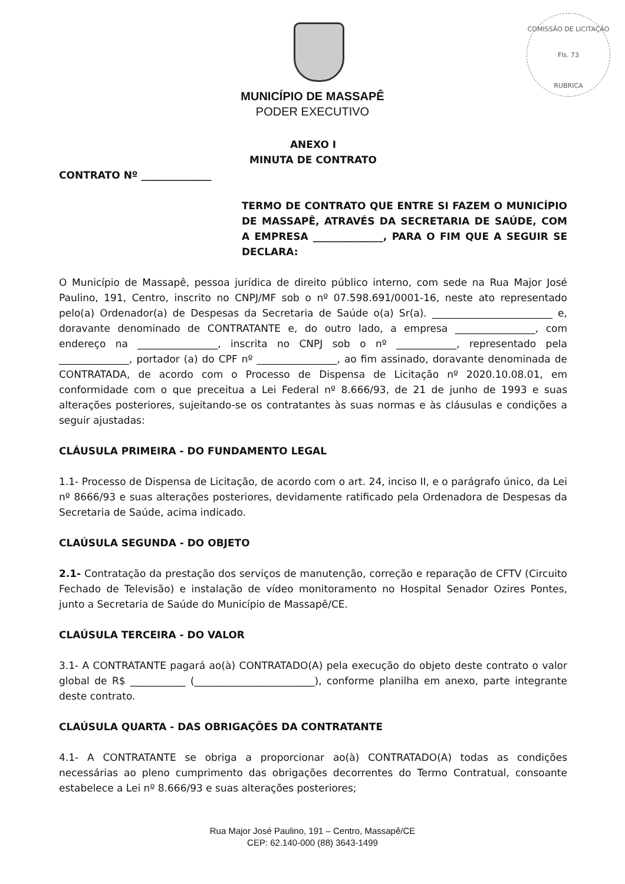COMISSÃO DE LICITAÇÃO
Fls. 73
RUBRICA
MUNICÍPIO DE MASSAPÊ
PODER EXECUTIVO
ANEXO I
MINUTA DE CONTRATO
CONTRATO Nº ______________
TERMO DE CONTRATO QUE ENTRE SI FAZEM O MUNICÍPIO DE MASSAPÊ, ATRAVÉS DA SECRETARIA DE SAÚDE, COM A EMPRESA ______________, PARA O FIM QUE A SEGUIR SE DECLARA:
O Município de Massapê, pessoa jurídica de direito público interno, com sede na Rua Major José Paulino, 191, Centro, inscrito no CNPJ/MF sob o nº 07.598.691/0001-16, neste ato representado pelo(a) Ordenador(a) de Despesas da Secretaria de Saúde o(a) Sr(a). ________________________ e, doravante denominado de CONTRATANTE e, do outro lado, a empresa ________________, com endereço na ________________, inscrita no CNPJ sob o nº ____________, representado pela ______________, portador (a) do CPF nº ________________, ao fim assinado, doravante denominada de CONTRATADA, de acordo com o Processo de Dispensa de Licitação nº 2020.10.08.01, em conformidade com o que preceitua a Lei Federal nº 8.666/93, de 21 de junho de 1993 e suas alterações posteriores, sujeitando-se os contratantes às suas normas e às cláusulas e condições a seguir ajustadas:
CLÁUSULA PRIMEIRA - DO FUNDAMENTO LEGAL
1.1- Processo de Dispensa de Licitação, de acordo com o art. 24, inciso II, e o parágrafo único, da Lei nº 8666/93 e suas alterações posteriores, devidamente ratificado pela Ordenadora de Despesas da Secretaria de Saúde, acima indicado.
CLAÚSULA SEGUNDA - DO OBJETO
2.1- Contratação da prestação dos serviços de manutenção, correção e reparação de CFTV (Circuito Fechado de Televisão) e instalação de vídeo monitoramento no Hospital Senador Ozires Pontes, junto a Secretaria de Saúde do Município de Massapê/CE.
CLAÚSULA TERCEIRA - DO VALOR
3.1- A CONTRATANTE pagará ao(à) CONTRATADO(A) pela execução do objeto deste contrato o valor global de R$ ___________ (________________________), conforme planilha em anexo, parte integrante deste contrato.
CLAÚSULA QUARTA - DAS OBRIGAÇÕES DA CONTRATANTE
4.1- A CONTRATANTE se obriga a proporcionar ao(à) CONTRATADO(A) todas as condições necessárias ao pleno cumprimento das obrigações decorrentes do Termo Contratual, consoante estabelece a Lei nº 8.666/93 e suas alterações posteriores;
Rua Major José Paulino, 191 – Centro, Massapê/CE
CEP: 62.140-000 (88) 3643-1499